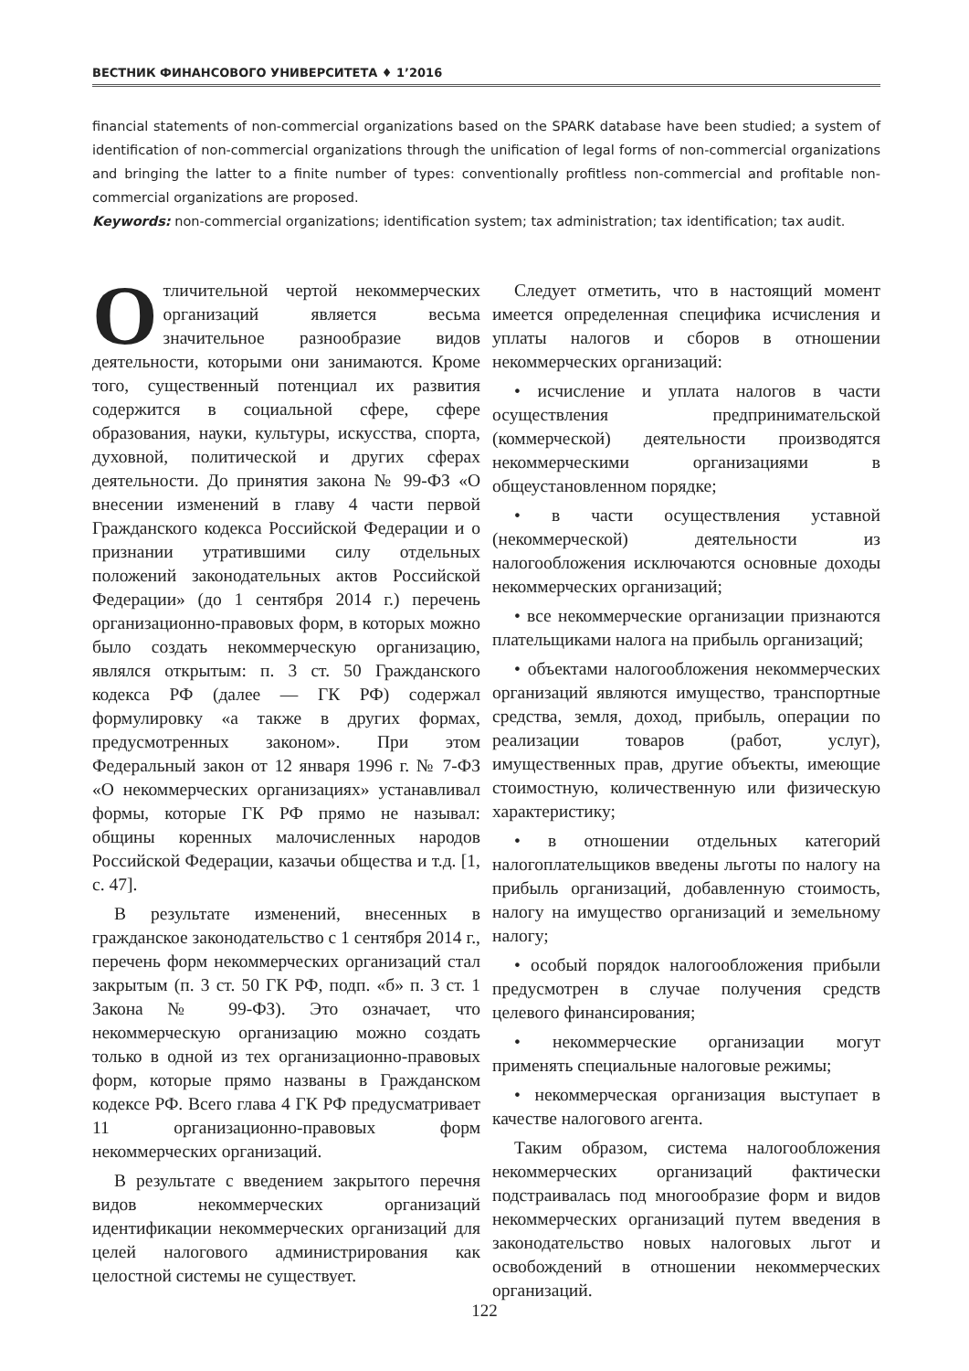ВЕСТНИК ФИНАНСОВОГО УНИВЕРСИТЕТА ♦ 1’2016
financial statements of non-commercial organizations based on the SPARK database have been studied; a system of identification of non-commercial organizations through the unification of legal forms of non-commercial organizations and bringing the latter to a finite number of types: conventionally profitless non-commercial and profitable non-commercial organizations are proposed.
Keywords: non-commercial organizations; identification system; tax administration; tax identification; tax audit.
Отличительной чертой некоммерческих организаций является весьма значительное разнообразие видов деятельности, которыми они занимаются. Кроме того, существенный потенциал их развития содержится в социальной сфере, сфере образования, науки, культуры, искусства, спорта, духовной, политической и других сферах деятельности. До принятия закона № 99-ФЗ «О внесении изменений в главу 4 части первой Гражданского кодекса Российской Федерации и о признании утратившими силу отдельных положений законодательных актов Российской Федерации» (до 1 сентября 2014 г.) перечень организационно-правовых форм, в которых можно было создать некоммерческую организацию, являлся открытым: п. 3 ст. 50 Гражданского кодекса РФ (далее — ГК РФ) содержал формулировку «а также в других формах, предусмотренных законом». При этом Федеральный закон от 12 января 1996 г. № 7-ФЗ «О некоммерческих организациях» устанавливал формы, которые ГК РФ прямо не называл: общины коренных малочисленных народов Российской Федерации, казачьи общества и т.д. [1, с. 47].
В результате изменений, внесенных в гражданское законодательство с 1 сентября 2014 г., перечень форм некоммерческих организаций стал закрытым (п. 3 ст. 50 ГК РФ, подп. «б» п. 3 ст. 1 Закона № 99-ФЗ). Это означает, что некоммерческую организацию можно создать только в одной из тех организационно-правовых форм, которые прямо названы в Гражданском кодексе РФ. Всего глава 4 ГК РФ предусматривает 11 организационно-правовых форм некоммерческих организаций.
В результате с введением закрытого перечня видов некоммерческих организаций идентификации некоммерческих организаций для целей налогового администрирования как целостной системы не существует.
Следует отметить, что в настоящий момент имеется определенная специфика исчисления и уплаты налогов и сборов в отношении некоммерческих организаций:
• исчисление и уплата налогов в части осуществления предпринимательской (коммерческой) деятельности производятся некоммерческими организациями в общеустановленном порядке;
• в части осуществления уставной (некоммерческой) деятельности из налогообложения исключаются основные доходы некоммерческих организаций;
• все некоммерческие организации признаются плательщиками налога на прибыль организаций;
• объектами налогообложения некоммерческих организаций являются имущество, транспортные средства, земля, доход, прибыль, операции по реализации товаров (работ, услуг), имущественных прав, другие объекты, имеющие стоимостную, количественную или физическую характеристику;
• в отношении отдельных категорий налогоплательщиков введены льготы по налогу на прибыль организаций, добавленную стоимость, налогу на имущество организаций и земельному налогу;
• особый порядок налогообложения прибыли предусмотрен в случае получения средств целевого финансирования;
• некоммерческие организации могут применять специальные налоговые режимы;
• некоммерческая организация выступает в качестве налогового агента.
Таким образом, система налогообложения некоммерческих организаций фактически подстраивалась под многообразие форм и видов некоммерческих организаций путем введения в законодательство новых налоговых льгот и освобождений в отношении некоммерческих организаций.
122